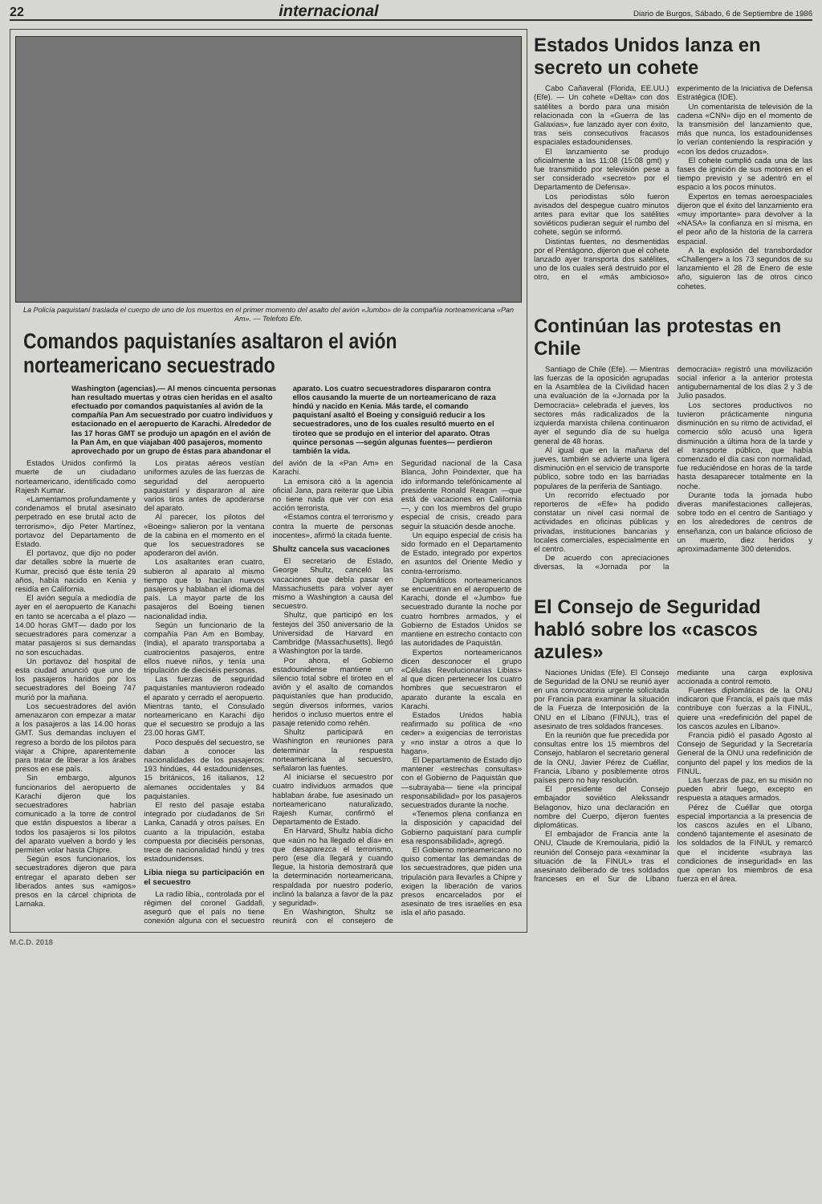22 internacional Diario de Burgos, Sábado, 6 de Septiembre de 1986
La Policía paquistaní traslada el cuerpo de uno de los muertos en el primer momento del asalto del avión «Jumbo» de la compañía norteamericana «Pan Am». — Telefoto Efe.
Comandos paquistaníes asaltaron el avión norteamericano secuestrado
Washington (agencias).— Al menos cincuenta personas han resultado muertas y otras cien heridas en el asalto efectuado por comandos paquistaníes al avión de la compañía Pan Am secuestrado por cuatro individuos y estacionado en el aeropuerto de Karachi. Alrededor de las 17 horas GMT se produjo un apagón en el avión de la Pan Am, en que viajaban 400 pasajeros, momento aprovechado por un grupo de éstas para abandonar el aparato. Los cuatro secuestradores dispararon contra ellos causando la muerte de un norteamericano de raza hindú y nacido en Kenia. Más tarde, el comando paquistaní asaltó el Boeing y consiguió reducir a los secuestradores, uno de los cuales resultó muerto en el tiroteo que se produjo en el interior del aparato. Otras quince personas —según algunas fuentes— perdieron también la vida.
Estados Unidos confirmó la muerte de un ciudadano norteamericano, identificado como Rajesh Kumar.
«Lamentamos profundamente y condenamos el brutal asesinato perpetrado en ese brutal acto de terrorismo», dijo Peter Martínez, portavoz del Departamento de Estado.
El portavoz, que dijo no poder dar detalles sobre la muerte de Kumar, precisó que éste tenía 29 años, había nacido en Kenia y residía en California.
El avión seguía a mediodía de ayer en el aeropuerto de Kanachi en tanto se acercaba a el plazo —14.00 horas GMT— dado por los secuestradores para comenzar a matar pasajeros si sus demandas no son escuchadas.
Un portavoz del hospital de esta ciudad anunció que uno de los pasajeros haridos por los secuestradores del Boeing 747 murió por la mañana.
Los secuestradores del avión amenazaron con empezar a matar a los pasajeros a las 14.00 horas GMT. Sus demandas incluyen el regreso a bordo de los pilotos para viajar a Chipre, aparentemente para tratar de liberar a los árabes presos en ese país.
Sin embargo, algunos funcionarios del aeropuerto de Karachi dijeron que los secuestradores habrían comunicado a la torre de control que están dispuestos a liberar a todos los pasajeros si los pilotos del aparato vuelven a bordo y les permiten volar hasta Chipre.
Según esos funcionarios, los secuestradores dijeron que para entregar el aparato deben ser liberados antes sus «amigos» presos en la cárcel chipriota de Larnaka.
Los piratas aéreos vestían uniformes azules de las fuerzas de seguridad del aeropuerto paquistaní y dispararon al aire varios tiros antes de apoderarse del aparato.
Al parecer, los pilotos del «Boeing» salieron por la ventana de la cabina en el momento en el que los secuestradores se apoderaron del avión.
Los asaltantes eran cuatro, subieron al aparato al mismo tiempo que lo hacían nuevos pasajeros y hablaban el idioma del país. La mayor parte de los pasajeros del Boeing tienen nacionalidad india.
Según un funcionario de la compañía Pan Am en Bombay, (India), el aparato transportaba a cuatrocientos pasajeros, entre ellos nueve niños, y tenía una tripulación de dieciséis personas.
Las fuerzas de seguridad paquistaníes mantuvieron rodeado el aparato y cerrado el aeropuerto. Mientras tanto, el Consulado norteamericano en Karachi dijo que el secuestro se produjo a las 23.00 horas GMT.
Poco después del secuestro, se daban a conocer las nacionalidades de los pasajeros: 193 hindúes, 44 estadounidenses, 15 británicos, 16 italianos, 12 alemanes occidentales y 84 paquistaníes.
El resto del pasaje estaba integrado por ciudadanos de Sri Lanka, Canadá y otros países. En cuanto a la tripulación, estaba compuesta por dieciséis personas, trece de nacionalidad hindú y tres estadounidenses.
Libia niega su participación en el secuestro
La radio libia,, controlada por el régimen del coronel Gaddafi, aseguró que el país no tiene conexión alguna con el secuestro del avión de la «Pan Am» en Karachi.
La emisora citó a la agencia oficial Jana, para reiterar que Libia no tiene nada que ver con esa acción terrorista.
«Estamos contra el terrorismo y contra la muerte de personas inocentes», afirmó la citada fuente.
Shultz cancela sus vacaciones
El secretario de Estado, George Shultz, canceló las vacaciones que debía pasar en Massachusetts para volver ayer mismo a Washington a causa del secuestro.
Shultz, que participó en los festejos del 350 aniversario de la Universidad de Harvard en Cambridge (Massachusetts), llegó a Washington por la tarde.
Por ahora, el Gobierno estadounidense mantiene un silencio total sobre el tiroteo en el avión y el asalto de comandos paquistaníes que han producido, según diversos informes, varios heridos o incluso muertos entre el pasaje retenido como rehén.
Shultz participará en Washington en reuniones para determinar la respuesta norteamericana al secuestro, señalaron las fuentes.
Al iniciarse el secuestro por cuatro individuos armados que hablaban árabe, fue asesinado un norteamericano naturalizado, Rajesh Kumar, confirmó el Departamento de Estado.
En Harvard, Shultz había dicho que «aún no ha llegado el día» en que desaparezca el terrorismo, pero (ese día llegará y cuando llegue, la historia demostrará que la determinación norteamericana, respaldada por nuestro poderío, inclinó la balanza a favor de la paz y seguridad».
En Washington, Shultz se reunirá con el consejero de Seguridad nacional de la Casa Blanca, John Poindexter, que ha ido informando telefónicamente al presidente Ronald Reagan —que está de vacaciones en California—, y con los miembros del grupo especial de crisis, creado para seguir la situación desde anoche.
Un equipo especial de crisis ha sido formado en el Departamento de Estado, integrado por expertos en asuntos del Oriente Medio y contra-terrorismo.
Diplomáticos norteamericanos se encuentran en el aeropuerto de Karachi, donde el «Jumbo» fue secuestrado durante la noche por cuatro hombres armados, y el Gobierno de Estados Unidos se mantiene en estrecho contacto con las autoridades de Paquistán.
Expertos norteamericanos dicen desconocer el grupo «Células Revolucionarias Libias» al que dicen pertenecer los cuatro hombres que secuestraron el aparato durante la escala en Karachi.
Estados Unidos había reafirmado su política de «no ceder» a exigencias de terroristas y «no instar a otros a que lo hagan».
El Departamento de Estado dijo mantener «estrechas consultas» con el Gobierno de Paquistán que —subrayaba— tiene «la principal responsabilidad» por los pasajeros secuestrados durante la noche.
«Tenemos plena confianza en la disposición y capacidad del Gobierno paquistaní para cumplir esa responsabilidad», agregó.
El Gobierno norteamericano no quiso comentar las demandas de los secuestradores, que piden una tripulación para llevarles a Chipre y exigen la liberación de varios presos encarcelados por el asesinato de tres israelíes en esa isla el año pasado.
Estados Unidos lanza en secreto un cohete
Cabo Cañaveral (Florida, EE.UU.) (Efe). — Un cohete «Delta» con dos satélites a bordo para una misión relacionada con la «Guerra de las Galaxias», fue lanzado ayer con éxito, tras seis consecutivos fracasos espaciales estadounidenses.
El lanzamiento se produjo oficialmente a las 11:08 (15:08 gmt) y fue transmitido por televisión pese a ser considerado «secreto» por el Departamento de Defensa».
Los periodistas sólo fueron avisados del despegue cuatro minutos antes para evitar que los satélites soviéticos pudieran seguir el rumbo del cohete, según se informó.
Distintas fuentes, no desmentidas por el Pentágono, dijeron que el cohete lanzado ayer transporta dos satélites, uno de los cuales será destruido por el otro, en el «más ambicioso» experimento de la Iniciativa de Defensa Estratégica (IDE).
Un comentarista de televisión de la cadena «CNN» dijo en el momento de la transmisión del lanzamiento que, más que nunca, los estadounidenses lo verían conteniendo la respiración y «con los dedos cruzados».
El cohete cumplió cada una de las fases de ignición de sus motores en el tiempo previsto y se adentró en el espacio a los pocos minutos.
Expertos en temas aeroespaciales dijeron que el éxito del lanzamiento era «muy importante» para devolver a la «NASA» la confianza en sí misma, en el peor año de la historia de la carrera espacial.
A la explosión del transbordador «Challenger» a los 73 segundos de su lanzamiento el 28 de Enero de este año, siguieron las de otros cinco cohetes.
Continúan las protestas en Chile
Santiago de Chile (Efe). — Mientras las fuerzas de la oposición agrupadas en la Asamblea de la Civilidad hacen una evaluación de la «Jornada por la Democracia» celebrada el jueves, los sectores más radicalizados de la izquierda marxista chilena continuaron ayer el segundo día de su huelga general de 48 horas.
Al igual que en la mañana del jueves, también se advierte una ligera disminución en el servicio de transporte público, sobre todo en las barriadas populares de la periferia de Santiago.
Un recorrido efectuado por reporteros de «Efe» ha podido constatar un nivel casi normal de actividades en oficinas públicas y privadas, instituciones bancarias y locales comerciales, especialmente en el centro.
De acuerdo con apreciaciones diversas, la «Jornada por la democracia» registró una movilización social inferior a la anterior protesta antigubernamental de los días 2 y 3 de Julio pasados.
Los sectores productivos no tuvieron prácticamente ninguna disminución en su ritmo de actividad, el comercio sólo acusó una ligera disminución a última hora de la tarde y el transporte público, que había comenzado el día casi con normalidad, fue reduciéndose en horas de la tarde hasta desaparecer totalmente en la noche.
Durante toda la jornada hubo diveras manifestaciones callejeras, sobre todo en el centro de Santiago y en los alrededores de centros de enseñanza, con un balance oficioso de un muerto, diez heridos y aproximadamente 300 detenidos.
El Consejo de Seguridad habló sobre los «cascos azules»
Naciones Unidas (Efe). El Consejo de Seguridad de la ONU se reunió ayer en una convocatoria urgente solicitada por Francia para examinar la situación de la Fuerza de Interposición de la ONU en el Líbano (FINUL), tras el asesinato de tres soldados franceses.
En la reunión que fue precedida por consultas entre los 15 miembros del Consejo, hablaron el secretario general de la ONU, Javier Pérez de Cuéllar, Francia, Líbano y posiblemente otros países pero no hay resolución.
El presidente del Consejo embajador soviético Alekssandr Belagonov, hizo una declaración en nombre del Cuerpo, dijeron fuentes diplomáticas.
El embajador de Francia ante la ONU, Claude de Kremoularia, pidió la reunión del Consejo para «examinar la situación de la FINUL» tras el asesinato deliberado de tres soldados franceses en el Sur de Líbano mediante una carga explosiva accionada a control remoto.
Fuentes diplomáticas de la ONU indicaron que Francia, el país que más contribuye con fuerzas a la FINUL, quiere una «redefinición del papel de los cascos azules en Líbano».
Francia pidió el pasado Agosto al Consejo de Seguridad y la Secretaría General de la ONU una redefinición de conjunto del papel y los medios de la FINUL.
Las fuerzas de paz, en su misión no pueden abrir fuego, excepto en respuesta a ataques armados.
Pérez de Cuéllar que otorga especial importancia a la presencia de los cascos azules en el Líbano, condenó tajantemente el asesinato de los soldados de la FINUL y remarcó que el incidente «subraya las condiciones de inseguridad» en las que operan los miembros de esa fuerza en el área.
M.C.D. 2018